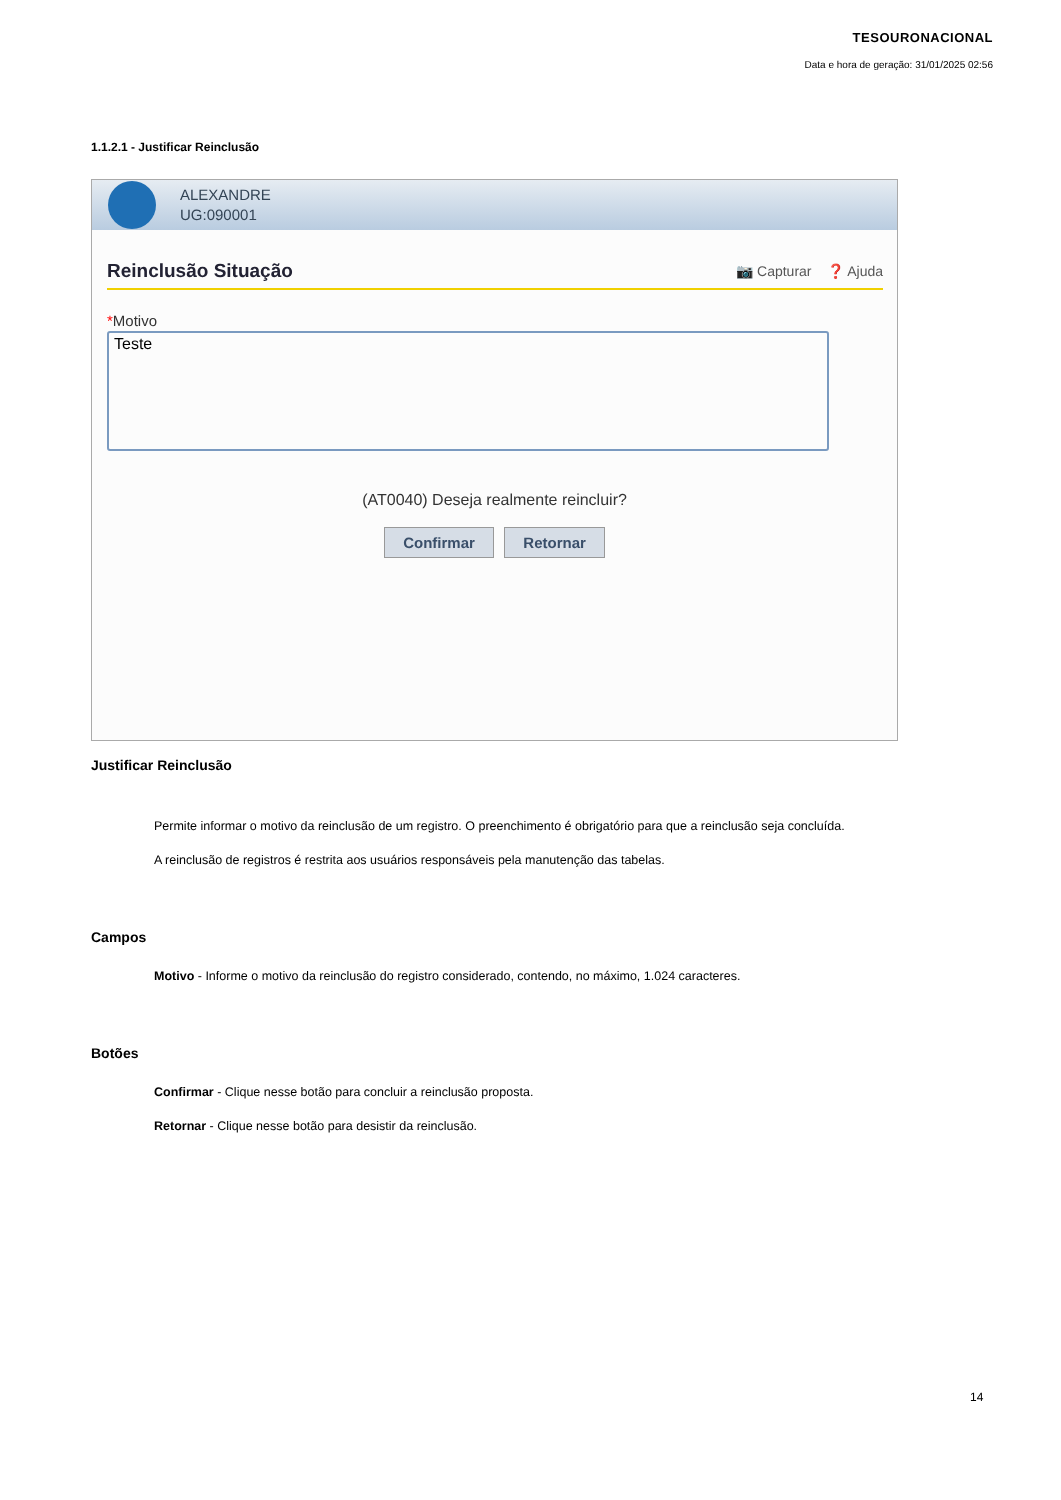TESOURONACIONAL
Data e hora de geração: 31/01/2025 02:56
1.1.2.1 - Justificar Reinclusão
ALEXANDRE
UG:090001
Reinclusão Situação 📷 Capturar ❓ Ajuda
*Motivo
Teste
(AT0040) Deseja realmente reincluir?
Confirmar Retornar
Justificar Reinclusão
Permite informar o motivo da reinclusão de um registro. O preenchimento é obrigatório para que a reinclusão seja concluída.
A reinclusão de registros é restrita aos usuários responsáveis pela manutenção das tabelas.
Campos
Motivo - Informe o motivo da reinclusão do registro considerado, contendo, no máximo, 1.024 caracteres.
Botões
Confirmar - Clique nesse botão para concluir a reinclusão proposta.
Retornar - Clique nesse botão para desistir da reinclusão.
14